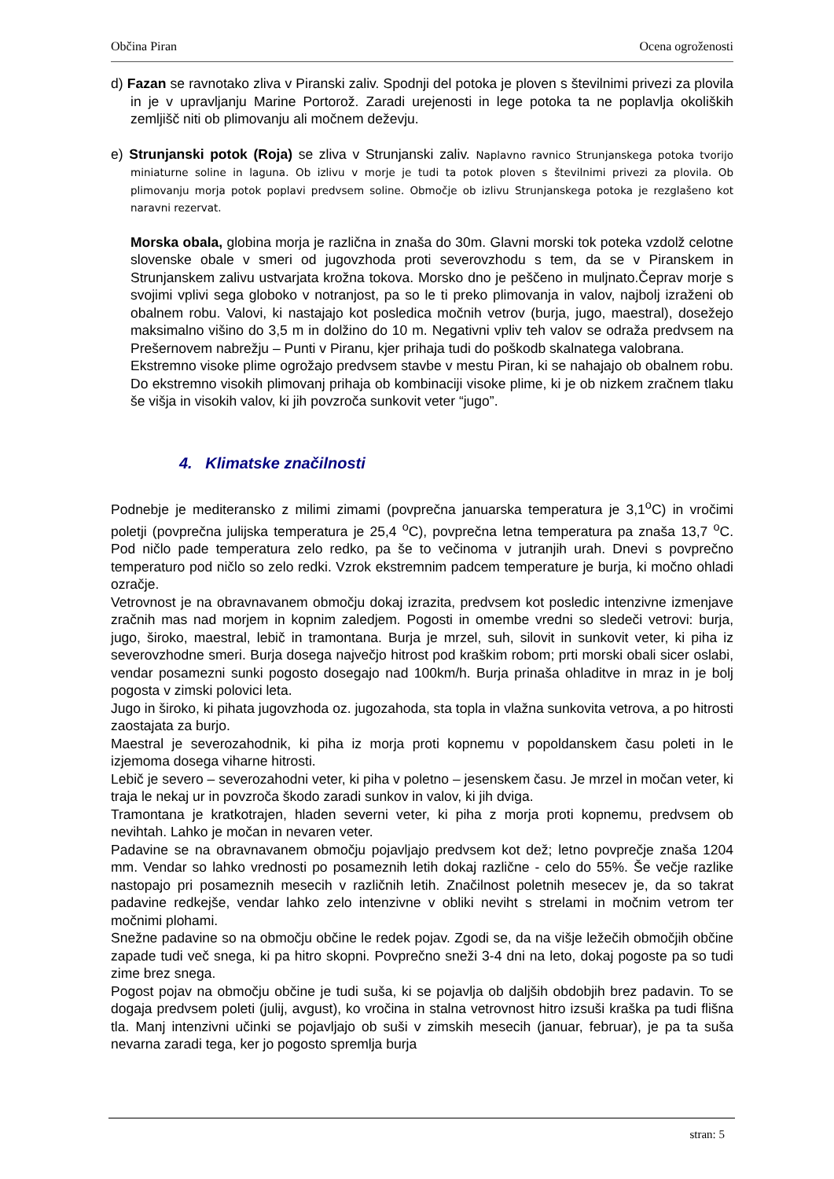Občina Piran Ocena ogroženosti
d) Fazan se ravnotako zliva v Piranski zaliv. Spodnji del potoka je ploven s številnimi privezi za plovila in je v upravljanju Marine Portorož. Zaradi urejenosti in lege potoka ta ne poplavlja okoliških zemljišč niti ob plimovanju ali močnem deževju.
e) Strunjanski potok (Roja) se zliva v Strunjanski zaliv. Naplavno ravnico Strunjanskega potoka tvorijo miniaturne soline in laguna. Ob izlivu v morje je tudi ta potok ploven s številnimi privezi za plovila. Ob plimovanju morja potok poplavi predvsem soline. Območje ob izlivu Strunjanskega potoka je rezglašeno kot naravni rezervat.
Morska obala, globina morja je različna in znaša do 30m. Glavni morski tok poteka vzdolž celotne slovenske obale v smeri od jugovzhoda proti severovzhodu s tem, da se v Piranskem in Strunjanskem zalivu ustvarjata krožna tokova. Morsko dno je peščeno in muljnato.Čeprav morje s svojimi vplivi sega globoko v notranjost, pa so le ti preko plimovanja in valov, najbolj izraženi ob obalnem robu. Valovi, ki nastajajo kot posledica močnih vetrov (burja, jugo, maestral), dosežejo maksimalno višino do 3,5 m in dolžino do 10 m. Negativni vpliv teh valov se odraža predvsem na Prešernovem nabrežju – Punti v Piranu, kjer prihaja tudi do poškodb skalnatega valobrana.
Ekstremno visoke plime ogrožajo predvsem stavbe v mestu Piran, ki se nahajajo ob obalnem robu. Do ekstremno visokih plimovanj prihaja ob kombinaciji visoke plime, ki je ob nizkem zračnem tlaku še višja in visokih valov, ki jih povzroča sunkovit veter “jugo”.
4. Klimatske značilnosti
Podnebje je mediteransko z milimi zimami (povprečna januarska temperatura je 3,1<sup>o</sup>C) in vročimi poletji (povprečna julijska temperatura je 25,4 <sup>o</sup>C), povprečna letna temperatura pa znaša 13,7 <sup>o</sup>C. Pod ničlo pade temperatura zelo redko, pa še to večinoma v jutranjih urah. Dnevi s povprečno temperaturo pod ničlo so zelo redki. Vzrok ekstremnim padcem temperature je burja, ki močno ohladi ozračje.
Vetrovnost je na obravnavanem območju dokaj izrazita, predvsem kot posledic intenzivne izmenjave zračnih mas nad morjem in kopnim zaledjem. Pogosti in omembe vredni so sledeči vetrovi: burja, jugo, široko, maestral, lebič in tramontana. Burja je mrzel, suh, silovit in sunkovit veter, ki piha iz severovzhodne smeri. Burja dosega največjo hitrost pod kraškim robom; prti morski obali sicer oslabi, vendar posamezni sunki pogosto dosegajo nad 100km/h. Burja prinaša ohladitve in mraz in je bolj pogosta v zimski polovici leta.
Jugo in široko, ki pihata jugovzhoda oz. jugozahoda, sta topla in vlažna sunkovita vetrova, a po hitrosti zaostajata za burjo.
Maestral je severozahodnik, ki piha iz morja proti kopnemu v popoldanskem času poleti in le izjemoma dosega viharne hitrosti.
Lebič je severo – severozahodni veter, ki piha v poletno – jesenskem času. Je mrzel in močan veter, ki traja le nekaj ur in povzroča škodo zaradi sunkov in valov, ki jih dviga.
Tramontana je kratkotrajen, hladen severni veter, ki piha z morja proti kopnemu, predvsem ob nevihtah. Lahko je močan in nevaren veter.
Padavine se na obravnavanem območju pojavljajo predvsem kot dež; letno povprečje znaša 1204 mm. Vendar so lahko vrednosti po posameznih letih dokaj različne - celo do 55%. Še večje razlike nastopajo pri posameznih mesecih v različnih letih. Značilnost poletnih mesecev je, da so takrat padavine redkejše, vendar lahko zelo intenzivne v obliki neviht s strelami in močnim vetrom ter močnimi plohami.
Snežne padavine so na območju občine le redek pojav. Zgodi se, da na višje ležečih območjih občine zapade tudi več snega, ki pa hitro skopni. Povprečno sneži 3-4 dni na leto, dokaj pogoste pa so tudi zime brez snega.
Pogost pojav na območju občine je tudi suša, ki se pojavlja ob daljših obdobjih brez padavin. To se dogaja predvsem poleti (julij, avgust), ko vročina in stalna vetrovnost hitro izsuši kraška pa tudi flišna tla. Manj intenzivni učinki se pojavljajo ob suši v zimskih mesecih (januar, februar), je pa ta suša nevarna zaradi tega, ker jo pogosto spremlja burja
stran: 5